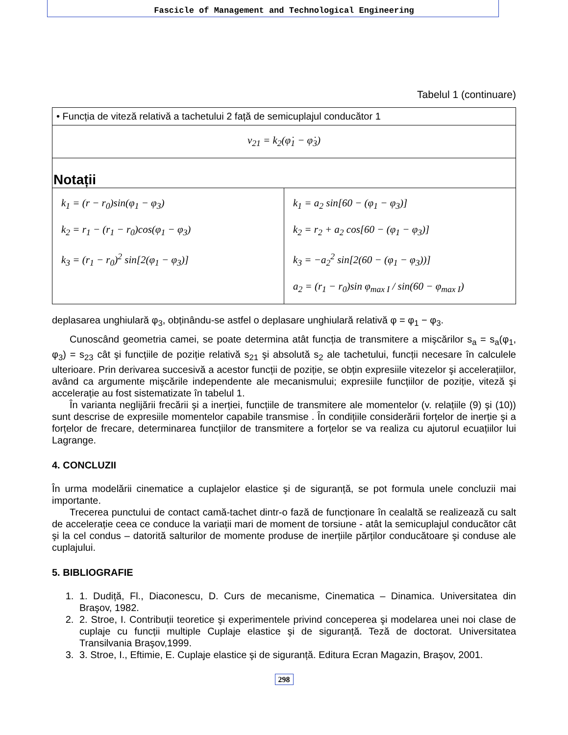Fascicle of Management and Technological Engineering
Tabelul 1 (continuare)
| • Funcția de viteză relativă a tachetului 2 față de semicuplajul conducător 1 | |
| v<sub>21</sub> = k<sub>2</sub>(φ̇<sub>1</sub> − φ̇<sub>3</sub>) | |
| Notații | |
| k<sub>1</sub> = (r − r<sub>0</sub>)sin(φ<sub>1</sub> − φ<sub>3</sub>) k<sub>2</sub> = r<sub>1</sub> − (r<sub>1</sub> − r<sub>0</sub>)cos(φ<sub>1</sub> − φ<sub>3</sub>) k<sub>3</sub> = (r<sub>1</sub> − r<sub>0</sub>)<sup>2</sup> sin[2(φ<sub>1</sub> − φ<sub>3</sub>)] | k<sub>1</sub> = a<sub>2</sub> sin[60 − (φ<sub>1</sub> − φ<sub>3</sub>)] k<sub>2</sub> = r<sub>2</sub> + a<sub>2</sub> cos[60 − (φ<sub>1</sub> − φ<sub>3</sub>)] k<sub>3</sub> = −a<sub>2</sub><sup>2</sup> sin[2(60 − (φ<sub>1</sub> − φ<sub>3</sub>))] a<sub>2</sub> = (r<sub>1</sub> − r<sub>0</sub>)sin φ<sub>max I</sub> / sin(60 − φ<sub>max I</sub>) |
deplasarea unghiulară φ<sub>3</sub>, obținându-se astfel o deplasare unghiulară relativă φ = φ<sub>1</sub> − φ<sub>3</sub>.
Cunoscând geometria camei, se poate determina atât funcția de transmitere a mişcărilor s<sub>a</sub> = s<sub>a</sub>(φ<sub>1</sub>, φ<sub>3</sub>) = s<sub>23</sub> cât şi funcțiile de poziție relativă s<sub>21</sub> şi absolută s<sub>2</sub> ale tachetului, funcții necesare în calculele ulterioare. Prin derivarea succesivă a acestor funcții de poziție, se obțin expresiile vitezelor şi accelerațiilor, având ca argumente mişcările independente ale mecanismului; expresiile funcțiilor de poziție, viteză şi accelerație au fost sistematizate în tabelul 1.
În varianta neglijării frecării şi a inerției, funcțiile de transmitere ale momentelor (v. relațiile (9) şi (10)) sunt descrise de expresiile momentelor capabile transmise . În condițiile considerării forțelor de inerție şi a forțelor de frecare, determinarea funcțiilor de transmitere a forțelor se va realiza cu ajutorul ecuațiilor lui Lagrange.
4. CONCLUZII
În urma modelării cinematice a cuplajelor elastice şi de siguranță, se pot formula unele concluzii mai importante.
Trecerea punctului de contact camă-tachet dintr-o fază de funcționare în cealaltă se realizează cu salt de accelerație ceea ce conduce la variații mari de moment de torsiune - atât la semicuplajul conducător cât şi la cel condus – datorită salturilor de momente produse de inerțiile părților conducătoare şi conduse ale cuplajului.
5. BIBLIOGRAFIE
1. 1. Dudiță, Fl., Diaconescu, D. Curs de mecanisme, Cinematica – Dinamica. Universitatea din Braşov, 1982.
2. 2. Stroe, I. Contribuții teoretice şi experimentele privind conceperea şi modelarea unei noi clase de cuplaje cu funcții multiple Cuplaje elastice şi de siguranță. Teză de doctorat. Universitatea Transilvania Braşov,1999.
3. 3. Stroe, I., Eftimie, E. Cuplaje elastice şi de siguranță. Editura Ecran Magazin, Braşov, 2001.
298